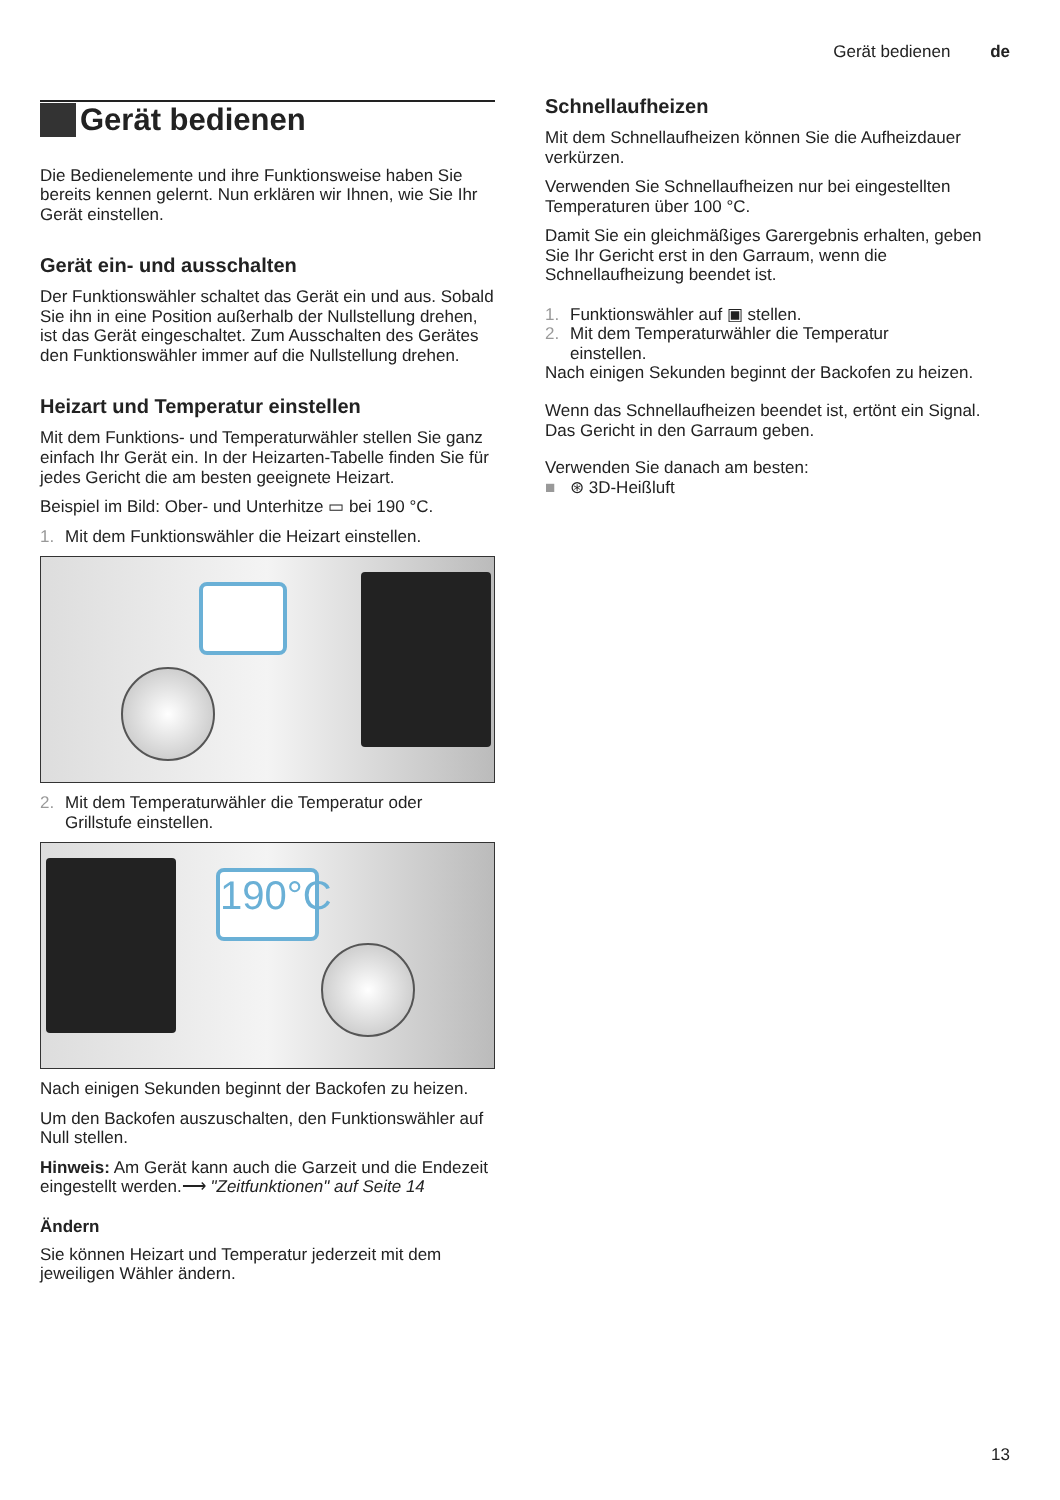Gerät bedienen de
Gerät bedienen
Die Bedienelemente und ihre Funktionsweise haben Sie bereits kennen gelernt. Nun erklären wir Ihnen, wie Sie Ihr Gerät einstellen.
Gerät ein- und ausschalten
Der Funktionswähler schaltet das Gerät ein und aus. Sobald Sie ihn in eine Position außerhalb der Nullstellung drehen, ist das Gerät eingeschaltet. Zum Ausschalten des Gerätes den Funktionswähler immer auf die Nullstellung drehen.
Heizart und Temperatur einstellen
Mit dem Funktions- und Temperaturwähler stellen Sie ganz einfach Ihr Gerät ein. In der Heizarten-Tabelle finden Sie für jedes Gericht die am besten geeignete Heizart.
Beispiel im Bild: Ober- und Unterhitze ▭ bei 190 °C.
1. Mit dem Funktionswähler die Heizart einstellen.
2. Mit dem Temperaturwähler die Temperatur oder
Grillstufe einstellen.
190°C
Nach einigen Sekunden beginnt der Backofen zu heizen.
Um den Backofen auszuschalten, den Funktionswähler auf Null stellen.
Hinweis: Am Gerät kann auch die Garzeit und die Endezeit eingestellt werden.⟶ "Zeitfunktionen" auf Seite 14
Ändern
Sie können Heizart und Temperatur jederzeit mit dem jeweiligen Wähler ändern.
Schnellaufheizen
Mit dem Schnellaufheizen können Sie die Aufheizdauer verkürzen.
Verwenden Sie Schnellaufheizen nur bei eingestellten Temperaturen über 100 °C.
Damit Sie ein gleichmäßiges Garergebnis erhalten, geben Sie Ihr Gericht erst in den Garraum, wenn die Schnellaufheizung beendet ist.
1. Funktionswähler auf ▣ stellen.
2. Mit dem Temperaturwähler die Temperatur
einstellen.
Nach einigen Sekunden beginnt der Backofen zu heizen.
Wenn das Schnellaufheizen beendet ist, ertönt ein Signal. Das Gericht in den Garraum geben.
Verwenden Sie danach am besten:
■ ⊛ 3D-Heißluft
13